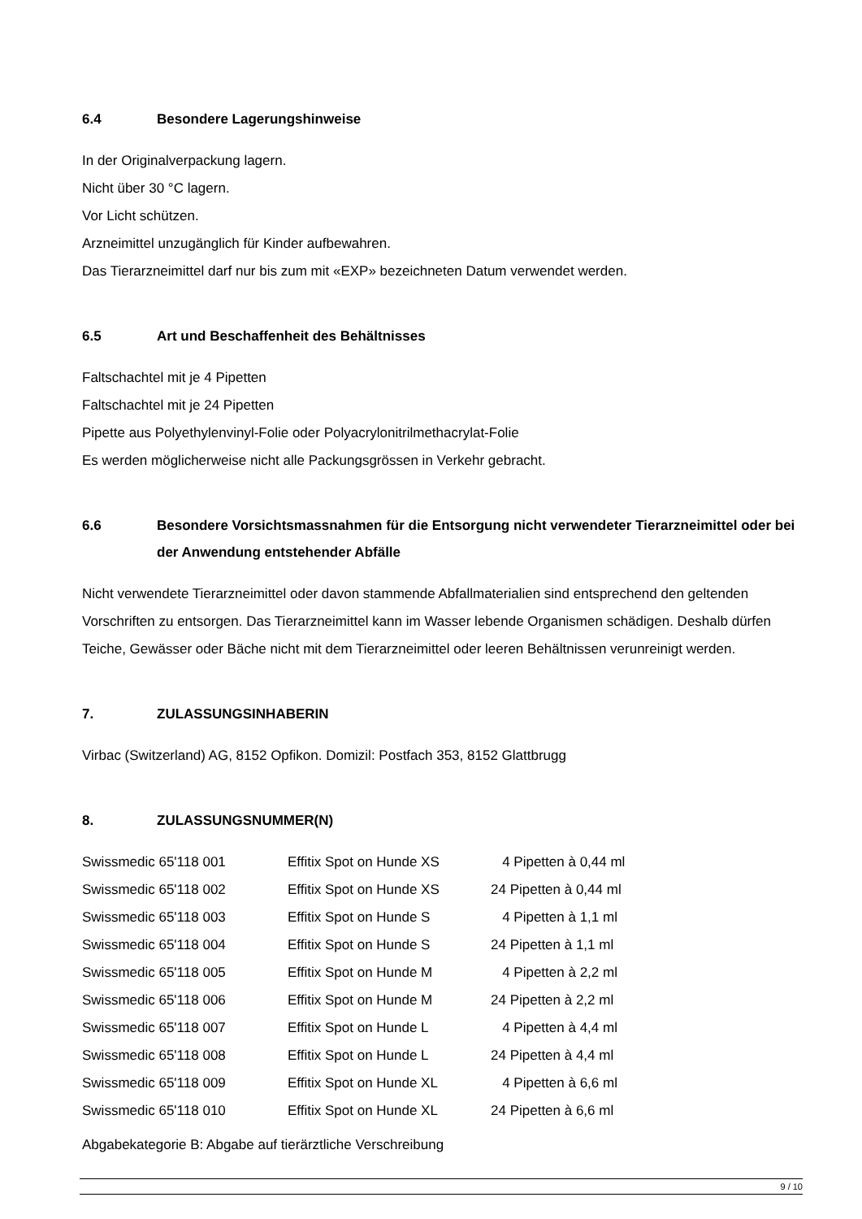6.4 Besondere Lagerungshinweise
In der Originalverpackung lagern.
Nicht über 30 °C lagern.
Vor Licht schützen.
Arzneimittel unzugänglich für Kinder aufbewahren.
Das Tierarzneimittel darf nur bis zum mit «EXP» bezeichneten Datum verwendet werden.
6.5 Art und Beschaffenheit des Behältnisses
Faltschachtel mit je 4 Pipetten
Faltschachtel mit je 24 Pipetten
Pipette aus Polyethylenvinyl-Folie oder Polyacrylonitrilmethacrylat-Folie
Es werden möglicherweise nicht alle Packungsgrössen in Verkehr gebracht.
6.6 Besondere Vorsichtsmassnahmen für die Entsorgung nicht verwendeter Tierarzneimittel oder bei der Anwendung entstehender Abfälle
Nicht verwendete Tierarzneimittel oder davon stammende Abfallmaterialien sind entsprechend den geltenden Vorschriften zu entsorgen. Das Tierarzneimittel kann im Wasser lebende Organismen schädigen. Deshalb dürfen Teiche, Gewässer oder Bäche nicht mit dem Tierarzneimittel oder leeren Behältnissen verunreinigt werden.
7. ZULASSUNGSINHABERIN
Virbac (Switzerland) AG, 8152 Opfikon. Domizil: Postfach 353, 8152 Glattbrugg
8. ZULASSUNGSNUMMER(N)
| Swissmedic 65'118 001 | Effitix Spot on Hunde XS | 4 Pipetten à 0,44 ml |
| Swissmedic 65'118 002 | Effitix Spot on Hunde XS | 24 Pipetten à 0,44 ml |
| Swissmedic 65'118 003 | Effitix Spot on Hunde S | 4 Pipetten à 1,1 ml |
| Swissmedic 65'118 004 | Effitix Spot on Hunde S | 24 Pipetten à 1,1 ml |
| Swissmedic 65'118 005 | Effitix Spot on Hunde M | 4 Pipetten à 2,2 ml |
| Swissmedic 65'118 006 | Effitix Spot on Hunde M | 24 Pipetten à 2,2 ml |
| Swissmedic 65'118 007 | Effitix Spot on Hunde L | 4 Pipetten à 4,4 ml |
| Swissmedic 65'118 008 | Effitix Spot on Hunde L | 24 Pipetten à 4,4 ml |
| Swissmedic 65'118 009 | Effitix Spot on Hunde XL | 4 Pipetten à 6,6 ml |
| Swissmedic 65'118 010 | Effitix Spot on Hunde XL | 24 Pipetten à 6,6 ml |
Abgabekategorie B: Abgabe auf tierärztliche Verschreibung
9 / 10